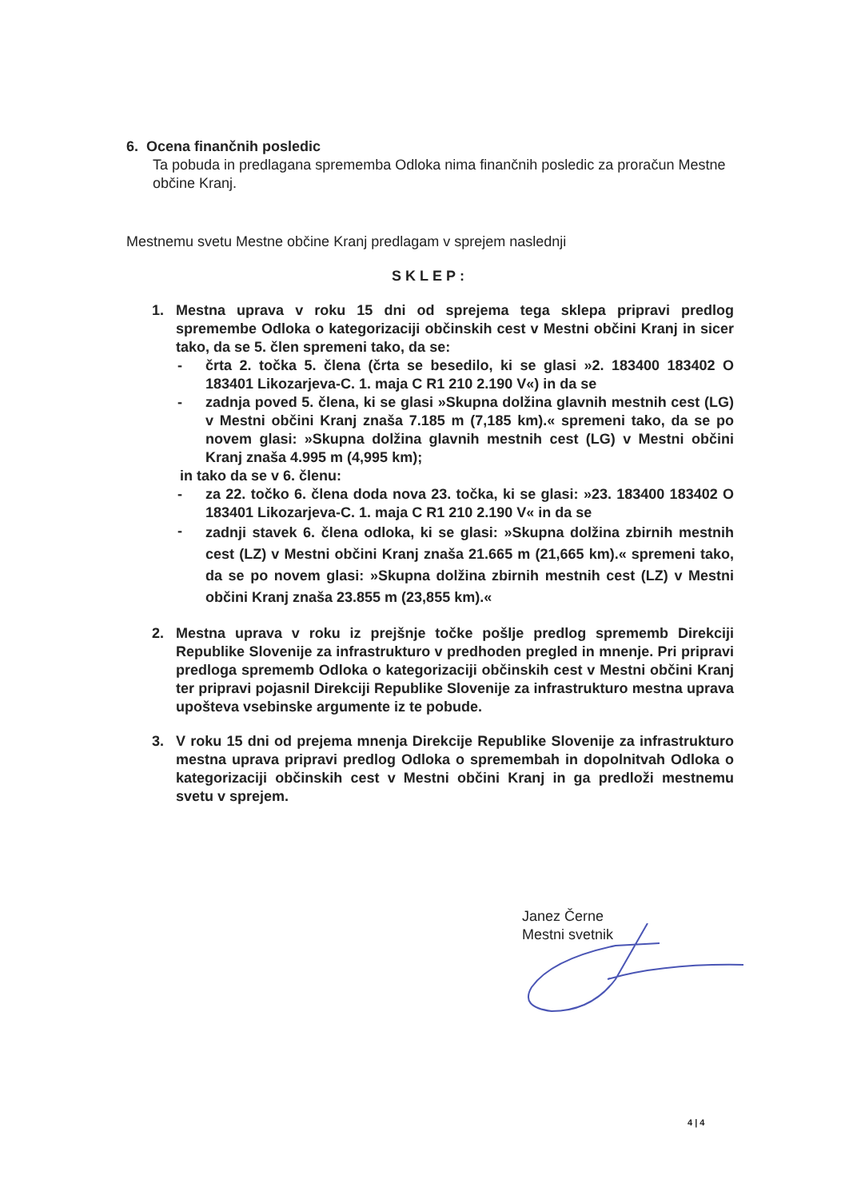6. Ocena finančnih posledic
Ta pobuda in predlagana sprememba Odloka nima finančnih posledic za proračun Mestne občine Kranj.
Mestnemu svetu Mestne občine Kranj predlagam v sprejem naslednji
SKLEP:
1. Mestna uprava v roku 15 dni od sprejema tega sklepa pripravi predlog spremembe Odloka o kategorizaciji občinskih cest v Mestni občini Kranj in sicer tako, da se 5. člen spremeni tako, da se:
- črta 2. točka 5. člena (črta se besedilo, ki se glasi »2. 183400 183402 O 183401 Likozarjeva-C. 1. maja C R1 210 2.190 V«) in da se
- zadnja poved 5. člena, ki se glasi »Skupna dolžina glavnih mestnih cest (LG) v Mestni občini Kranj znaša 7.185 m (7,185 km).« spremeni tako, da se po novem glasi: »Skupna dolžina glavnih mestnih cest (LG) v Mestni občini Kranj znaša 4.995 m (4,995 km);
in tako da se v 6. členu:
- za 22. točko 6. člena doda nova 23. točka, ki se glasi: »23. 183400 183402 O 183401 Likozarjeva-C. 1. maja C R1 210 2.190 V« in da se
-
zadnji stavek 6. člena odloka, ki se glasi: »Skupna dolžina zbirnih mestnih cest (LZ) v Mestni občini Kranj znaša 21.665 m (21,665 km).« spremeni tako, da se po novem glasi: »Skupna dolžina zbirnih mestnih cest (LZ) v Mestni občini Kranj znaša 23.855 m (23,855 km).«
2. Mestna uprava v roku iz prejšnje točke pošlje predlog sprememb Direkciji Republike Slovenije za infrastrukturo v predhoden pregled in mnenje. Pri pripravi predloga sprememb Odloka o kategorizaciji občinskih cest v Mestni občini Kranj ter pripravi pojasnil Direkciji Republike Slovenije za infrastrukturo mestna uprava upošteva vsebinske argumente iz te pobude.
3. V roku 15 dni od prejema mnenja Direkcije Republike Slovenije za infrastrukturo mestna uprava pripravi predlog Odloka o spremembah in dopolnitvah Odloka o kategorizaciji občinskih cest v Mestni občini Kranj in ga predloži mestnemu svetu v sprejem.
Janez Černe
Mestni svetnik
4 | 4